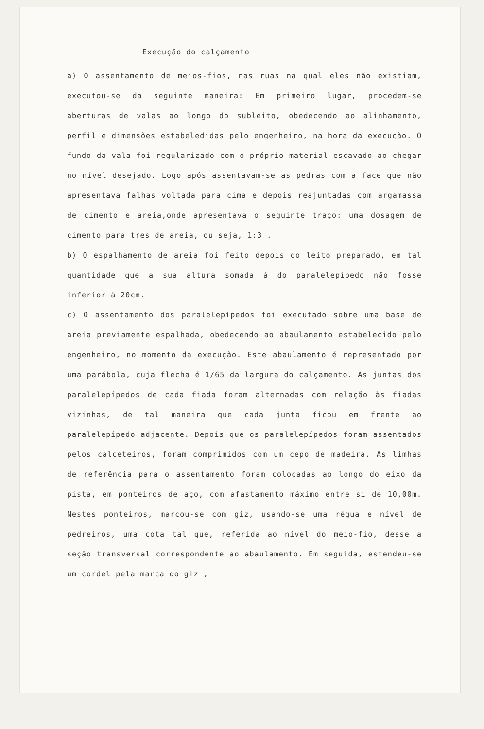Execução do calçamento
a) O assentamento de meios-fios, nas ruas na qual eles não existiam, executou-se da seguinte maneira: Em primeiro lugar, procedem-se aberturas de valas ao longo do subleito, obedecendo ao alinhamento, perfil e dimensões estabeledidas pelo engenheiro, na hora da execução. O fundo da vala foi regularizado com o próprio material escavado ao chegar no nível desejado. Logo após assentavam-se as pedras com a face que não apresentava falhas voltada para cima e depois reajuntadas com argamassa de cimento e areia,onde apresentava o seguinte traço: uma dosagem de cimento para tres de areia, ou seja, 1:3 .
b) O espalhamento de areia foi feito depois do leito preparado, em tal quantidade que a sua altura somada à do paralelepípedo não fosse inferior à 20cm.
c) O assentamento dos paralelepípedos foi executado sobre uma base de areia previamente espalhada, obedecendo ao abaulamento estabelecido pelo engenheiro, no momento da execução. Este abaulamento é representado por uma parábola, cuja flecha é 1/65 da largura do calçamento. As juntas dos paralelepípedos de cada fiada foram alternadas com relação às fiadas vizinhas, de tal maneira que cada junta ficou em frente ao paralelepípedo adjacente. Depois que os paralelepípedos foram assentados pelos calceteiros, foram comprimidos com um cepo de madeira. As limhas de referência para o assentamento foram colocadas ao longo do eixo da pista, em ponteiros de aço, com afastamento máximo entre si de 10,00m. Nestes ponteiros, marcou-se com giz, usando-se uma régua e nível de pedreiros, uma cota tal que, referida ao nível do meio-fio, desse a seção transversal correspondente ao abaulamento. Em seguida, estendeu-se um cordel pela marca do giz ,